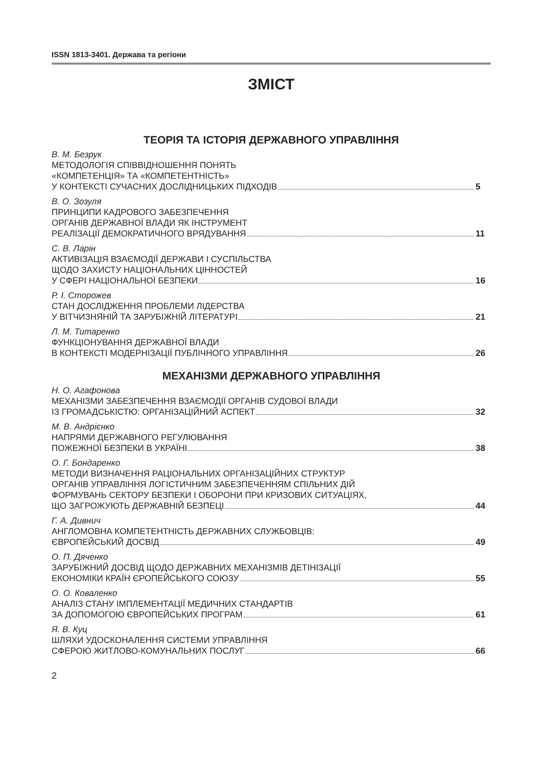ISSN 1813-3401. Держава та регіони
ЗМІСТ
ТЕОРІЯ ТА ІСТОРІЯ ДЕРЖАВНОГО УПРАВЛІННЯ
В. М. Безрук
МЕТОДОЛОГІЯ СПІВВІДНОШЕННЯ ПОНЯТЬ
«КОМПЕТЕНЦІЯ» ТА «КОМПЕТЕНТНІСТЬ»
У КОНТЕКСТІ СУЧАСНИХ ДОСЛІДНИЦЬКИХ ПІДХОДІВ 5
В. О. Зозуля
ПРИНЦИПИ КАДРОВОГО ЗАБЕЗПЕЧЕННЯ
ОРГАНІВ ДЕРЖАВНОЇ ВЛАДИ ЯК ІНСТРУМЕНТ
РЕАЛІЗАЦІЇ ДЕМОКРАТИЧНОГО ВРЯДУВАННЯ 11
С. В. Ларін
АКТИВІЗАЦІЯ ВЗАЄМОДІЇ ДЕРЖАВИ І СУСПІЛЬСТВА
ЩОДО ЗАХИСТУ НАЦІОНАЛЬНИХ ЦІННОСТЕЙ
У СФЕРІ НАЦІОНАЛЬНОЇ БЕЗПЕКИ 16
Р. І. Сторожев
СТАН ДОСЛІДЖЕННЯ ПРОБЛЕМИ ЛІДЕРСТВА
У ВІТЧИЗНЯНІЙ ТА ЗАРУБІЖНІЙ ЛІТЕРАТУРІ 21
Л. М. Титаренко
ФУНКЦІОНУВАННЯ ДЕРЖАВНОЇ ВЛАДИ
В КОНТЕКСТІ МОДЕРНІЗАЦІЇ ПУБЛІЧНОГО УПРАВЛІННЯ 26
МЕХАНІЗМИ ДЕРЖАВНОГО УПРАВЛІННЯ
Н. О. Агафонова
МЕХАНІЗМИ ЗАБЕЗПЕЧЕННЯ ВЗАЄМОДІЇ ОРГАНІВ СУДОВОЇ ВЛАДИ
ІЗ ГРОМАДСЬКІСТЮ: ОРГАНІЗАЦІЙНИЙ АСПЕКТ 32
М. В. Андрієнко
НАПРЯМИ ДЕРЖАВНОГО РЕГУЛЮВАННЯ
ПОЖЕЖНОЇ БЕЗПЕКИ В УКРАЇНІ 38
О. Г. Бондаренко
МЕТОДИ ВИЗНАЧЕННЯ РАЦІОНАЛЬНИХ ОРГАНІЗАЦІЙНИХ СТРУКТУР
ОРГАНІВ УПРАВЛІННЯ ЛОГІСТИЧНИМ ЗАБЕЗПЕЧЕННЯМ СПІЛЬНИХ ДІЙ
ФОРМУВАНЬ СЕКТОРУ БЕЗПЕКИ І ОБОРОНИ ПРИ КРИЗОВИХ СИТУАЦІЯХ,
ЩО ЗАГРОЖУЮТЬ ДЕРЖАВНІЙ БЕЗПЕЦІ 44
Г. А. Дивнич
АНГЛОМОВНА КОМПЕТЕНТНІСТЬ ДЕРЖАВНИХ СЛУЖБОВЦІВ:
ЄВРОПЕЙСЬКИЙ ДОСВІД 49
О. П. Дяченко
ЗАРУБІЖНИЙ ДОСВІД ЩОДО ДЕРЖАВНИХ МЕХАНІЗМІВ ДЕТІНІЗАЦІЇ
ЕКОНОМІКИ КРАЇН ЄРОПЕЙСЬКОГО СОЮЗУ 55
О. О. Коваленко
АНАЛІЗ СТАНУ ІМПЛЕМЕНТАЦІЇ МЕДИЧНИХ СТАНДАРТІВ
ЗА ДОПОМОГОЮ ЄВРОПЕЙСЬКИХ ПРОГРАМ 61
Я. В. Куц
ШЛЯХИ УДОСКОНАЛЕННЯ СИСТЕМИ УПРАВЛІННЯ
СФЕРОЮ ЖИТЛОВО-КОМУНАЛЬНИХ ПОСЛУГ 66
2